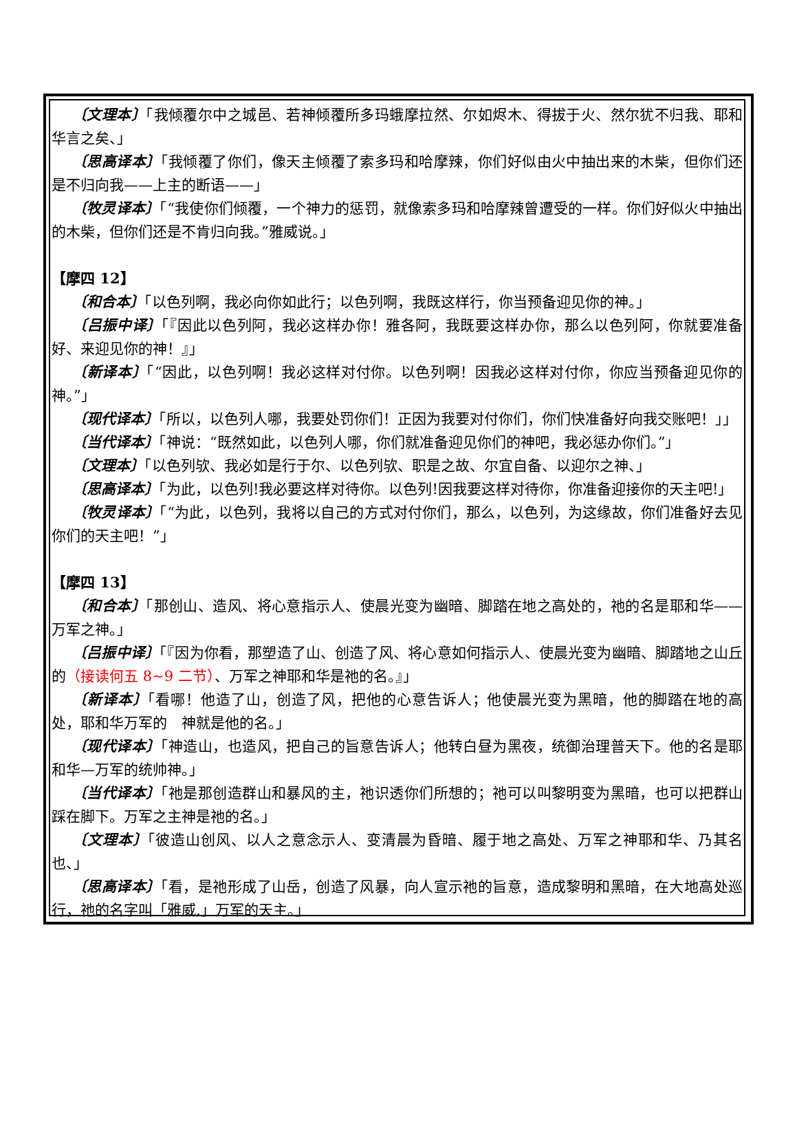〔文理本〕「我倾覆尔中之城邑、若神倾覆所多玛蛾摩拉然、尔如烬木、得拔于火、然尔犹不归我、耶和华言之矣、」
〔思高译本〕「我倾覆了你们，像天主倾覆了索多玛和哈摩辣，你们好似由火中抽出来的木柴，但你们还是不归向我——上主的断语——」
〔牧灵译本〕「“我使你们倾覆，一个神力的惩罚，就像索多玛和哈摩辣曾遭受的一样。你们好似火中抽出的木柴，但你们还是不肯归向我。”雅威说。」
【摩四 12】
〔和合本〕「以色列啊，我必向你如此行；以色列啊，我既这样行，你当预备迎见你的神。」
〔吕振中译〕「『因此以色列阿，我必这样办你！雅各阿，我既要这样办你，那么以色列阿，你就要准备好、来迎见你的神！』」
〔新译本〕「“因此，以色列啊！我必这样对付你。以色列啊！因我必这样对付你，你应当预备迎见你的　神。”」
〔现代译本〕「所以，以色列人哪，我要处罚你们！正因为我要对付你们，你们快准备好向我交账吧！」」
〔当代译本〕「神说：“既然如此，以色列人哪，你们就准备迎见你们的神吧，我必惩办你们。”」
〔文理本〕「以色列欤、我必如是行于尔、以色列欤、职是之故、尔宜自备、以迎尔之神、」
〔思高译本〕「为此，以色列!我必要这样对待你。以色列!因我要这样对待你，你准备迎接你的天主吧!」
〔牧灵译本〕「“为此，以色列，我将以自己的方式对付你们，那么，以色列，为这缘故，你们准备好去见你们的天主吧！”」
【摩四 13】
〔和合本〕「那创山、造风、将心意指示人、使晨光变为幽暗、脚踏在地之高处的，祂的名是耶和华——万军之神。」
〔吕振中译〕「『因为你看，那塑造了山、创造了风、将心意如何指示人、使晨光变为幽暗、脚踏地之山丘的（接读何五 8~9 二节）、万军之神耶和华是祂的名。』」
〔新译本〕「看哪！他造了山，创造了风，把他的心意告诉人；他使晨光变为黑暗，他的脚踏在地的高处，耶和华万军的　神就是他的名。」
〔现代译本〕「神造山，也造风，把自己的旨意告诉人；他转白昼为黑夜，统御治理普天下。他的名是耶和华—万军的统帅神。」
〔当代译本〕「祂是那创造群山和暴风的主，祂识透你们所想的；祂可以叫黎明变为黑暗，也可以把群山踩在脚下。万军之主神是祂的名。」
〔文理本〕「彼造山创风、以人之意念示人、变清晨为昏暗、履于地之高处、万军之神耶和华、乃其名也、」
〔思高译本〕「看，是祂形成了山岳，创造了风暴，向人宣示祂的旨意，造成黎明和黑暗，在大地高处巡行，祂的名字叫「雅威,」万军的天主。」